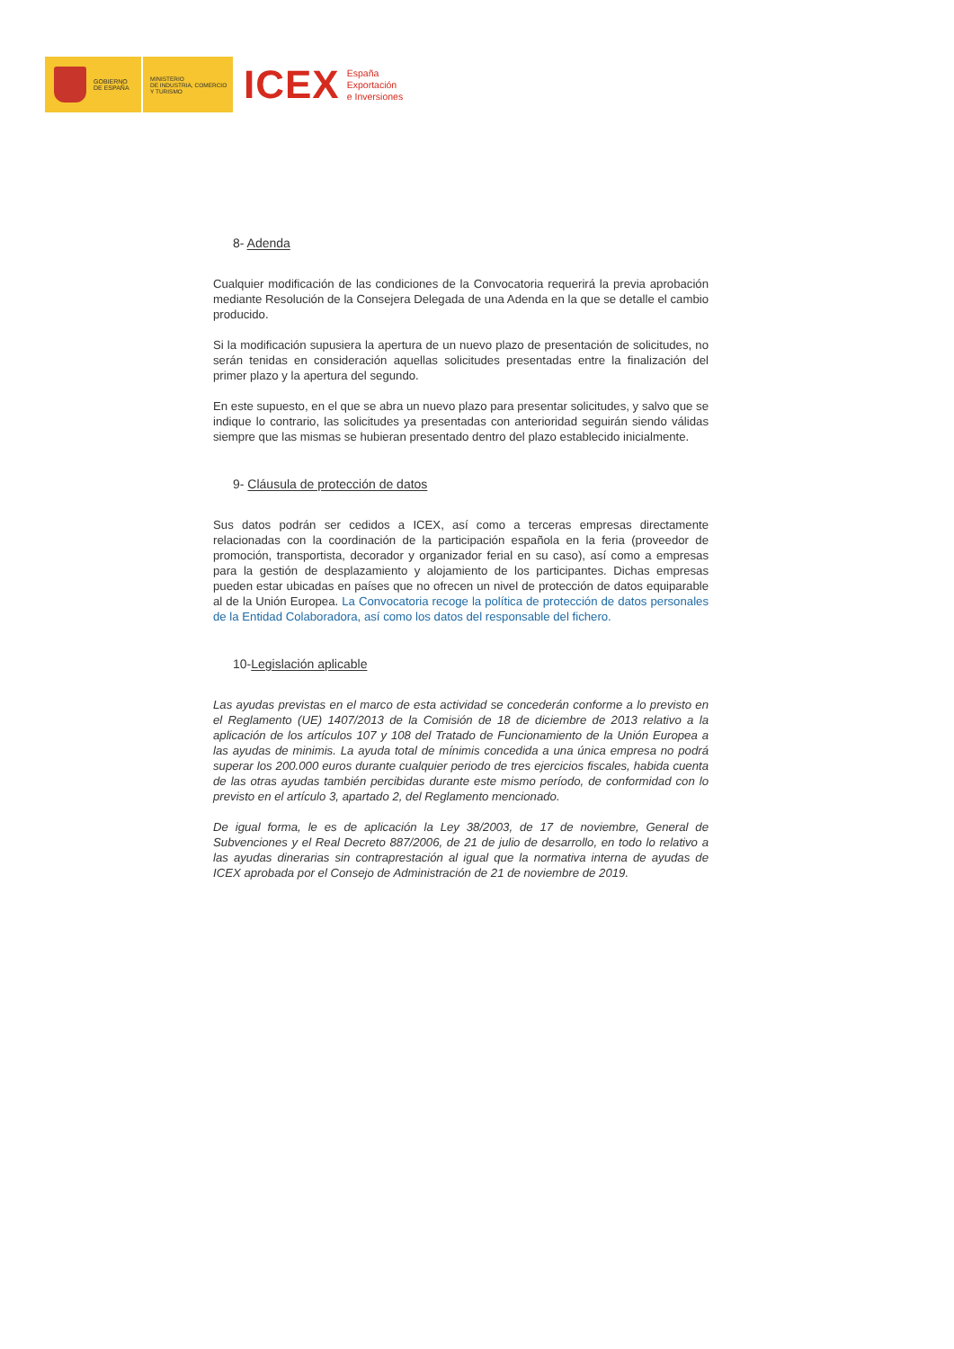GOBIERNO
DE ESPAÑA
MINISTERIO
DE INDUSTRIA, COMERCIO
Y TURISMO
ICEX
España
Exportación
e Inversiones
8- Adenda
Cualquier modificación de las condiciones de la Convocatoria requerirá la previa aprobación mediante Resolución de la Consejera Delegada de una Adenda en la que se detalle el cambio producido.
Si la modificación supusiera la apertura de un nuevo plazo de presentación de solicitudes, no serán tenidas en consideración aquellas solicitudes presentadas entre la finalización del primer plazo y la apertura del segundo.
En este supuesto, en el que se abra un nuevo plazo para presentar solicitudes, y salvo que se indique lo contrario, las solicitudes ya presentadas con anterioridad seguirán siendo válidas siempre que las mismas se hubieran presentado dentro del plazo establecido inicialmente.
9- Cláusula de protección de datos
Sus datos podrán ser cedidos a ICEX, así como a terceras empresas directamente relacionadas con la coordinación de la participación española en la feria (proveedor de promoción, transportista, decorador y organizador ferial en su caso), así como a empresas para la gestión de desplazamiento y alojamiento de los participantes. Dichas empresas pueden estar ubicadas en países que no ofrecen un nivel de protección de datos equiparable al de la Unión Europea. La Convocatoria recoge la política de protección de datos personales de la Entidad Colaboradora, así como los datos del responsable del fichero.
10-Legislación aplicable
Las ayudas previstas en el marco de esta actividad se concederán conforme a lo previsto en el Reglamento (UE) 1407/2013 de la Comisión de 18 de diciembre de 2013 relativo a la aplicación de los artículos 107 y 108 del Tratado de Funcionamiento de la Unión Europea a las ayudas de minimis. La ayuda total de mínimis concedida a una única empresa no podrá superar los 200.000 euros durante cualquier periodo de tres ejercicios fiscales, habida cuenta de las otras ayudas también percibidas durante este mismo período, de conformidad con lo previsto en el artículo 3, apartado 2, del Reglamento mencionado.
De igual forma, le es de aplicación la Ley 38/2003, de 17 de noviembre, General de Subvenciones y el Real Decreto 887/2006, de 21 de julio de desarrollo, en todo lo relativo a las ayudas dinerarias sin contraprestación al igual que la normativa interna de ayudas de ICEX aprobada por el Consejo de Administración de 21 de noviembre de 2019.